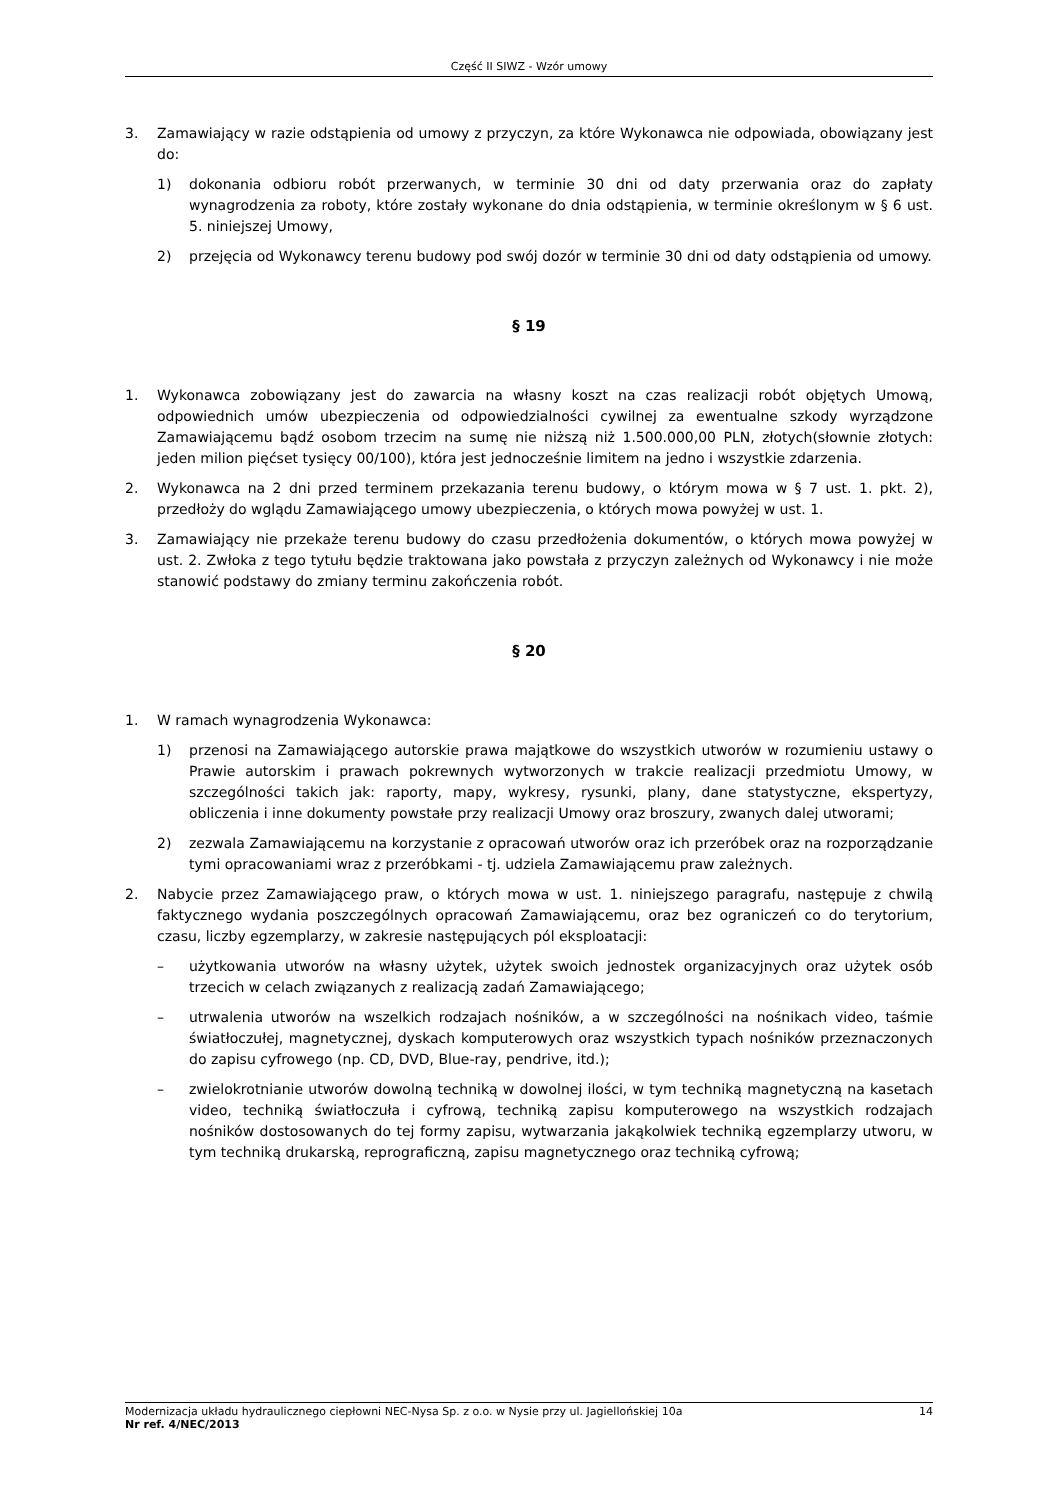Część II SIWZ - Wzór umowy
3. Zamawiający w razie odstąpienia od umowy z przyczyn, za które Wykonawca nie odpowiada, obowiązany jest do:
1) dokonania odbioru robót przerwanych, w terminie 30 dni od daty przerwania oraz do zapłaty wynagrodzenia za roboty, które zostały wykonane do dnia odstąpienia, w terminie określonym w § 6 ust. 5. niniejszej Umowy,
2) przejęcia od Wykonawcy terenu budowy pod swój dozór w terminie 30 dni od daty odstąpienia od umowy.
§ 19
1. Wykonawca zobowiązany jest do zawarcia na własny koszt na czas realizacji robót objętych Umową, odpowiednich umów ubezpieczenia od odpowiedzialności cywilnej za ewentualne szkody wyrządzone Zamawiającemu bądź osobom trzecim na sumę nie niższą niż 1.500.000,00 PLN, złotych(słownie złotych: jeden milion pięćset tysięcy 00/100), która jest jednocześnie limitem na jedno i wszystkie zdarzenia.
2. Wykonawca na 2 dni przed terminem przekazania terenu budowy, o którym mowa w § 7 ust. 1. pkt. 2), przedłoży do wglądu Zamawiającego umowy ubezpieczenia, o których mowa powyżej w ust. 1.
3. Zamawiający nie przekaże terenu budowy do czasu przedłożenia dokumentów, o których mowa powyżej w ust. 2. Zwłoka z tego tytułu będzie traktowana jako powstała z przyczyn zależnych od Wykonawcy i nie może stanowić podstawy do zmiany terminu zakończenia robót.
§ 20
1. W ramach wynagrodzenia Wykonawca:
1) przenosi na Zamawiającego autorskie prawa majątkowe do wszystkich utworów w rozumieniu ustawy o Prawie autorskim i prawach pokrewnych wytworzonych w trakcie realizacji przedmiotu Umowy, w szczególności takich jak: raporty, mapy, wykresy, rysunki, plany, dane statystyczne, ekspertyzy, obliczenia i inne dokumenty powstałe przy realizacji Umowy oraz broszury, zwanych dalej utworami;
2) zezwala Zamawiającemu na korzystanie z opracowań utworów oraz ich przeróbek oraz na rozporządzanie tymi opracowaniami wraz z przeróbkami - tj. udziela Zamawiającemu praw zależnych.
2. Nabycie przez Zamawiającego praw, o których mowa w ust. 1. niniejszego paragrafu, następuje z chwilą faktycznego wydania poszczególnych opracowań Zamawiającemu, oraz bez ograniczeń co do terytorium, czasu, liczby egzemplarzy, w zakresie następujących pól eksploatacji:
– użytkowania utworów na własny użytek, użytek swoich jednostek organizacyjnych oraz użytek osób trzecich w celach związanych z realizacją zadań Zamawiającego;
– utrwalenia utworów na wszelkich rodzajach nośników, a w szczególności na nośnikach video, taśmie światłoczułej, magnetycznej, dyskach komputerowych oraz wszystkich typach nośników przeznaczonych do zapisu cyfrowego (np. CD, DVD, Blue-ray, pendrive, itd.);
– zwielokrotnianie utworów dowolną techniką w dowolnej ilości, w tym techniką magnetyczną na kasetach video, techniką światłoczuła i cyfrową, techniką zapisu komputerowego na wszystkich rodzajach nośników dostosowanych do tej formy zapisu, wytwarzania jakąkolwiek techniką egzemplarzy utworu, w tym techniką drukarską, reprograficzną, zapisu magnetycznego oraz techniką cyfrową;
Modernizacja układu hydraulicznego ciepłowni NEC-Nysa Sp. z o.o. w Nysie przy ul. Jagiellońskiej 10a 14
Nr ref. 4/NEC/2013